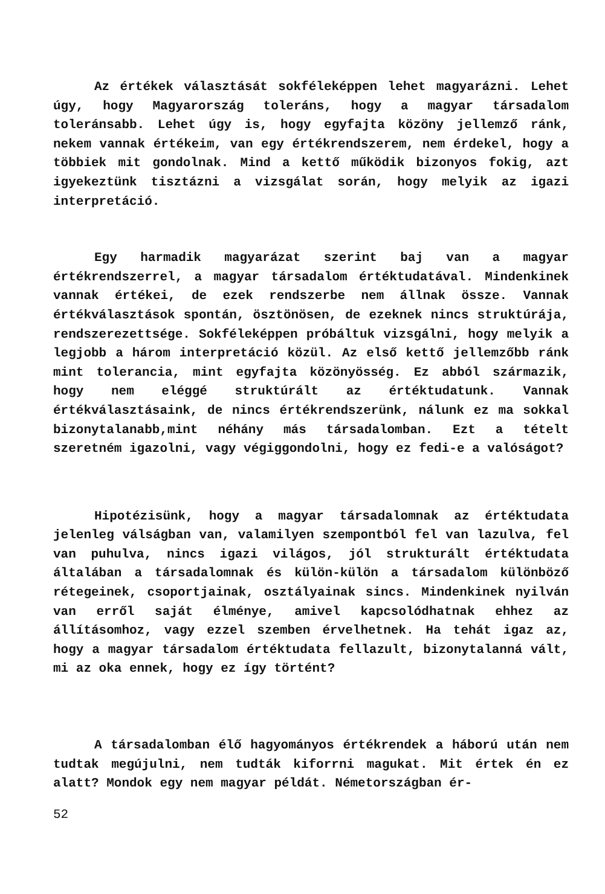Az értékek választását sokféleképpen lehet magyarázni. Lehet úgy, hogy Magyarország toleráns, hogy a magyar társadalom toleránsabb. Lehet úgy is, hogy egyfajta közöny jellemző ránk, nekem vannak értékeim, van egy értékrendszerem, nem érdekel, hogy a többiek mit gondolnak. Mind a kettő működik bizonyos fokig, azt igyekeztünk tisztázni a vizsgálat során, hogy melyik az igazi interpretáció.
Egy harmadik magyarázat szerint baj van a magyar értékrendszerrel, a magyar társadalom értéktudatával. Mindenkinek vannak értékei, de ezek rendszerbe nem állnak össze. Vannak értékválasztások spontán, ösztönösen, de ezeknek nincs struktúrája, rendszerezettsége. Sokféleképpen próbáltuk vizsgálni, hogy melyik a legjobb a három interpretáció közül. Az első kettő jellemzőbb ránk mint tolerancia, mint egyfajta közönyösség. Ez abból származik, hogy nem eléggé struktúrált az értéktudatunk. Vannak értékválasztásaink, de nincs értékrendszerünk, nálunk ez ma sokkal bizonytalanabb,mint néhány más társadalomban. Ezt a tételt szeretném igazolni, vagy végiggondolni, hogy ez fedi-e a valóságot?
Hipotézisünk, hogy a magyar társadalomnak az értéktudata jelenleg válságban van, valamilyen szempontból fel van lazulva, fel van puhulva, nincs igazi világos, jól strukturált értéktudata általában a társadalomnak és külön-külön a társadalom különböző rétegeinek, csoportjainak, osztályainak sincs. Mindenkinek nyilván van erről saját élménye, amivel kapcsolódhatnak ehhez az állításomhoz, vagy ezzel szemben érvelhetnek. Ha tehát igaz az, hogy a magyar társadalom értéktudata fellazult, bizonytalanná vált, mi az oka ennek, hogy ez így történt?
A társadalomban élő hagyományos értékrendek a háború után nem tudtak megújulni, nem tudták kiforrni magukat. Mit értek én ez alatt? Mondok egy nem magyar példát. Németországban ér-
52